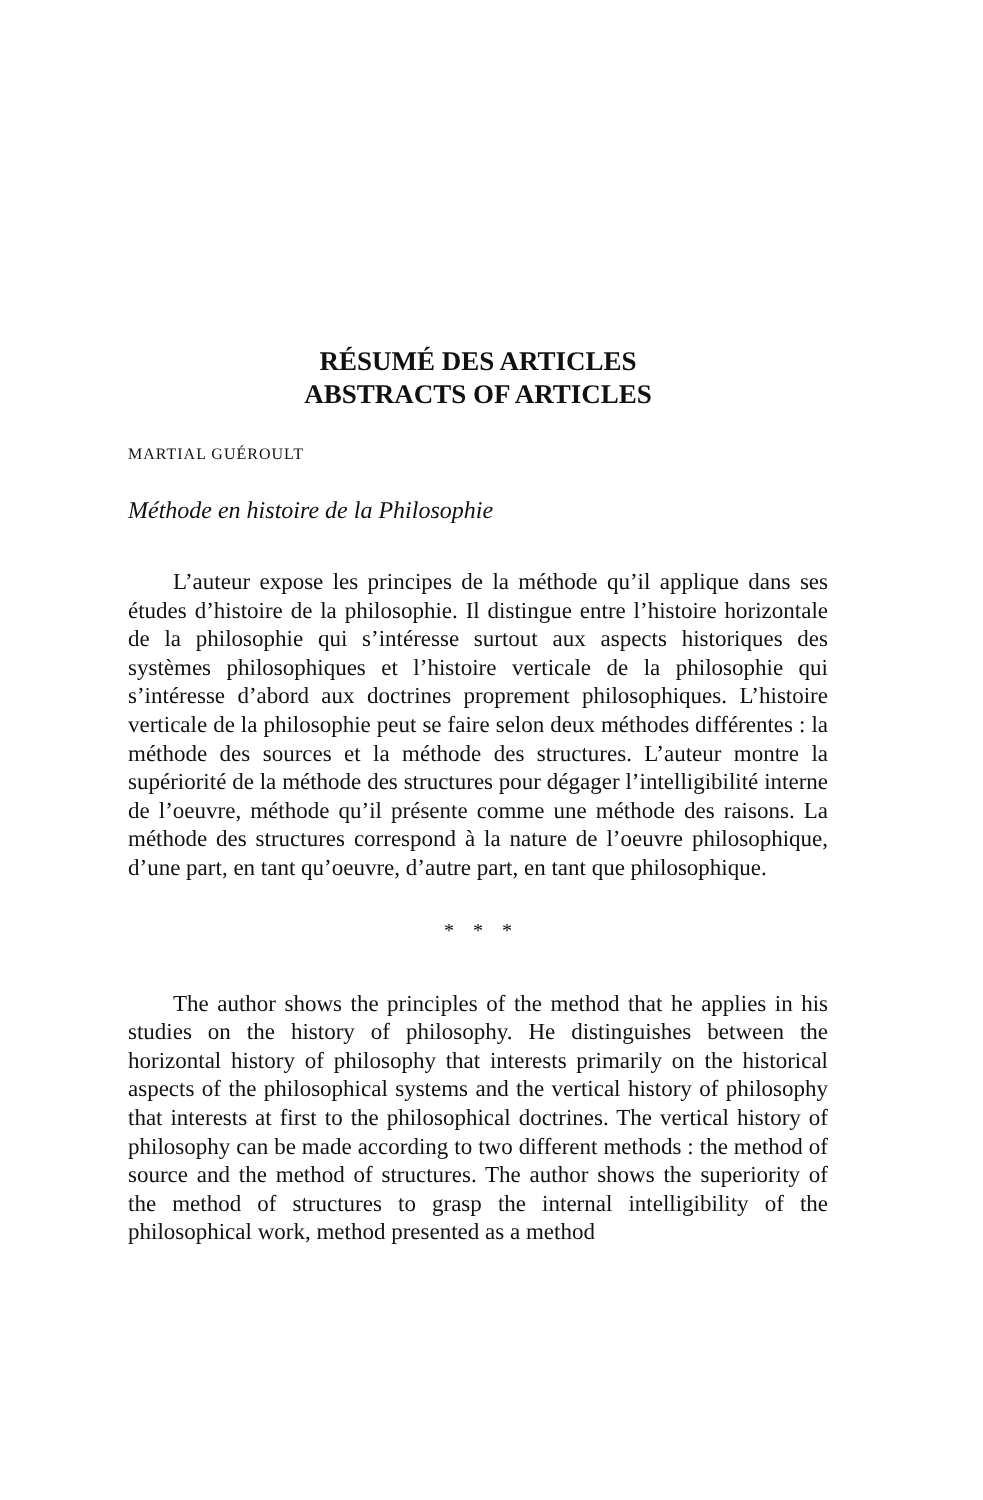RÉSUMÉ DES ARTICLES
ABSTRACTS OF ARTICLES
MARTIAL GUÉROULT
Méthode en histoire de la Philosophie
L’auteur expose les principes de la méthode qu’il applique dans ses études d’histoire de la philosophie. Il distingue entre l’histoire horizontale de la philosophie qui s’intéresse surtout aux aspects historiques des systèmes philosophiques et l’histoire verticale de la philosophie qui s’intéresse d’abord aux doctrines proprement philosophiques. L’histoire verticale de la philosophie peut se faire selon deux méthodes différentes : la méthode des sources et la méthode des structures. L’auteur montre la supériorité de la méthode des structures pour dégager l’intelligibilité interne de l’oeuvre, méthode qu’il présente comme une méthode des raisons. La méthode des structures correspond à la nature de l’oeuvre philosophique, d’une part, en tant qu’oeuvre, d’autre part, en tant que philosophique.
* * *
The author shows the principles of the method that he applies in his studies on the history of philosophy. He distinguishes between the horizontal history of philosophy that interests primarily on the historical aspects of the philosophical systems and the vertical history of philosophy that interests at first to the philosophical doctrines. The vertical history of philosophy can be made according to two different methods : the method of source and the method of structures. The author shows the superiority of the method of structures to grasp the internal intelligibility of the philosophical work, method presented as a method